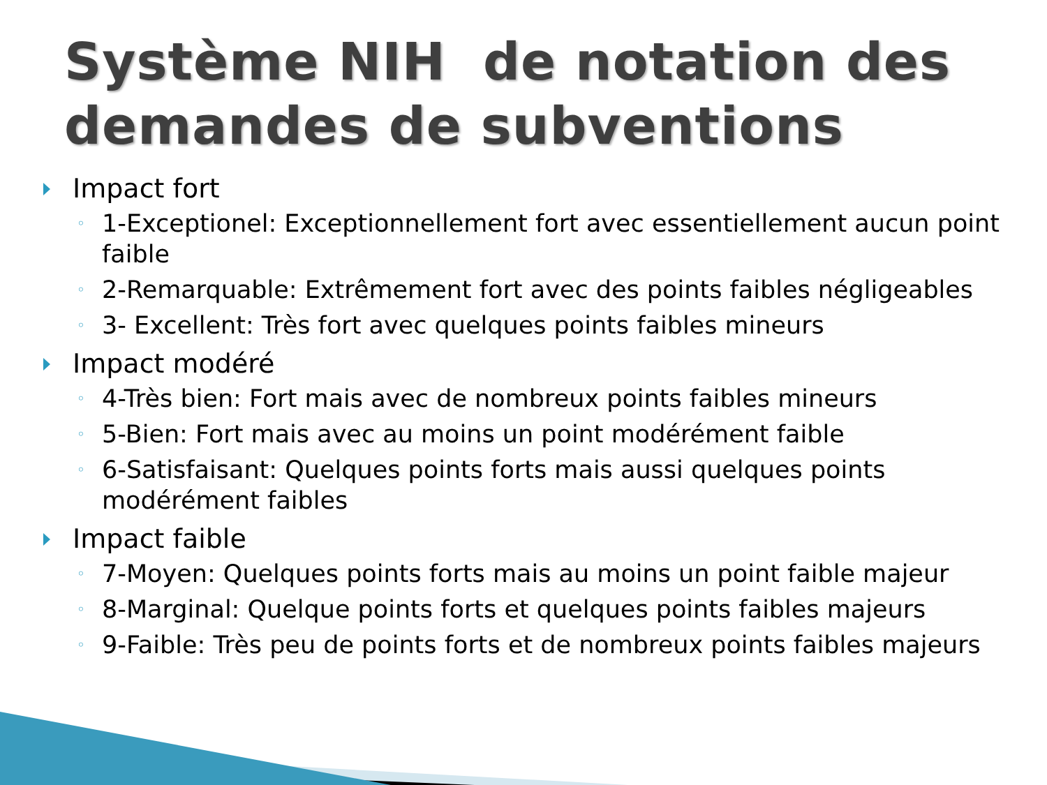Système NIH de notation des demandes de subventions
Impact fort
◦ 1-Exceptionel: Exceptionnellement fort avec essentiellement aucun point faible
◦ 2-Remarquable: Extrêmement fort avec des points faibles négligeables
◦ 3- Excellent: Très fort avec quelques points faibles mineurs
Impact modéré
◦ 4-Très bien: Fort mais avec de nombreux points faibles mineurs
◦ 5-Bien: Fort mais avec au moins un point modérément faible
◦ 6-Satisfaisant: Quelques points forts mais aussi quelques points modérément faibles
Impact faible
◦ 7-Moyen: Quelques points forts mais au moins un point faible majeur
◦ 8-Marginal: Quelque points forts et quelques points faibles majeurs
◦ 9-Faible: Très peu de points forts et de nombreux points faibles majeurs